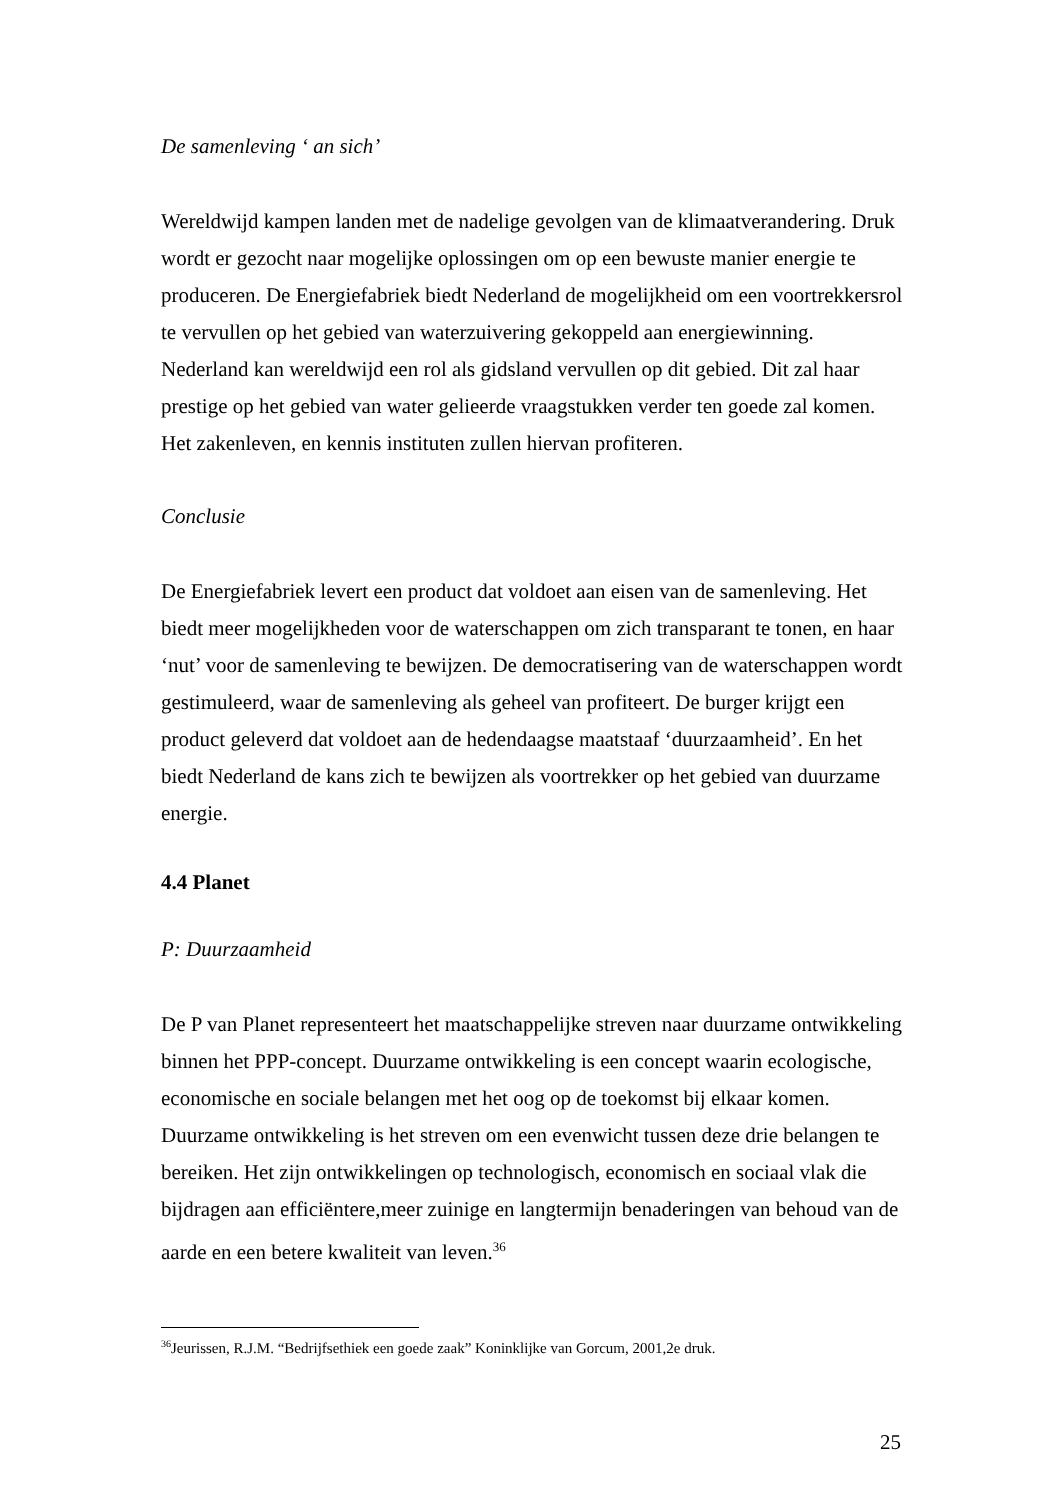De samenleving ‘ an sich’
Wereldwijd kampen landen met de nadelige gevolgen van de klimaatverandering. Druk wordt er gezocht naar mogelijke oplossingen om op een bewuste manier energie te produceren. De Energiefabriek biedt Nederland de mogelijkheid om een voortrekkersrol te vervullen op het gebied van waterzuivering gekoppeld aan energiewinning. Nederland kan wereldwijd een rol als gidsland vervullen op dit gebied. Dit zal haar prestige op het gebied van water gelieerde vraagstukken verder ten goede zal komen. Het zakenleven, en kennis instituten zullen hiervan profiteren.
Conclusie
De Energiefabriek levert een product dat voldoet aan eisen van de samenleving. Het biedt meer mogelijkheden voor de waterschappen om zich transparant te tonen, en haar ‘nut’ voor de samenleving te bewijzen. De democratisering van de waterschappen wordt gestimuleerd, waar de samenleving als geheel van profiteert. De burger krijgt een product geleverd dat voldoet aan de hedendaagse maatstaaf ‘duurzaamheid’. En het biedt Nederland de kans zich te bewijzen als voortrekker op het gebied van duurzame energie.
4.4 Planet
P: Duurzaamheid
De P van Planet representeert het maatschappelijke streven naar duurzame ontwikkeling binnen het PPP-concept. Duurzame ontwikkeling is een concept waarin ecologische, economische en sociale belangen met het oog op de toekomst bij elkaar komen. Duurzame ontwikkeling is het streven om een evenwicht tussen deze drie belangen te bereiken. Het zijn ontwikkelingen op technologisch, economisch en sociaal vlak die bijdragen aan efficiëntere,meer zuinige en langtermijn benaderingen van behoud van de aarde en een betere kwaliteit van leven.<sup>36</sup>
<sup>36</sup> Jeurissen, R.J.M. “Bedrijfsethiek een goede zaak” Koninklijke van Gorcum, 2001,2e druk.
25